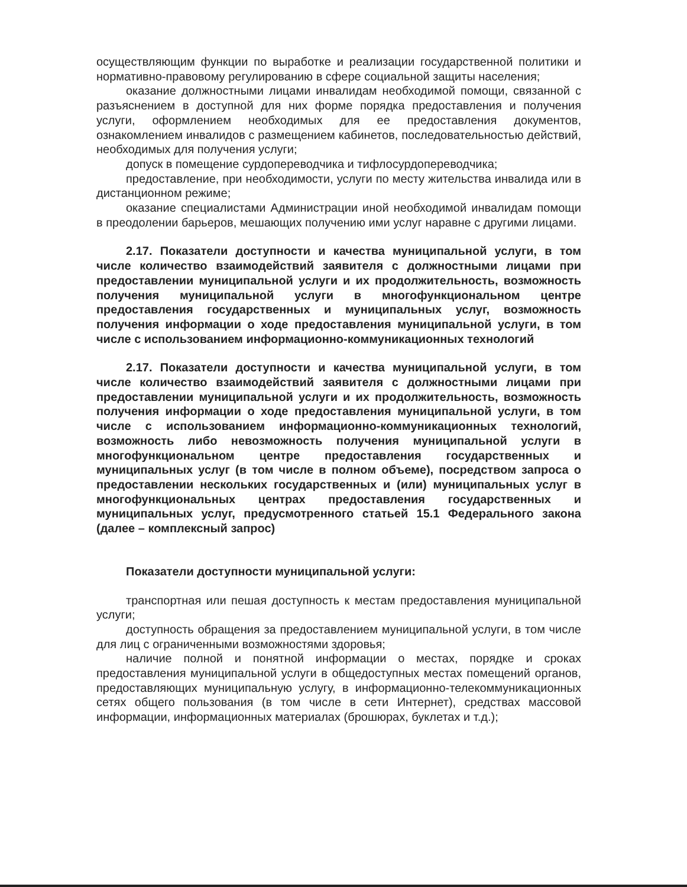осуществляющим функции по выработке и реализации государственной политики и нормативно-правовому регулированию в сфере социальной защиты населения;
оказание должностными лицами инвалидам необходимой помощи, связанной с разъяснением в доступной для них форме порядка предоставления и получения услуги, оформлением необходимых для ее предоставления документов, ознакомлением инвалидов с размещением кабинетов, последовательностью действий, необходимых для получения услуги;
допуск в помещение сурдопереводчика и тифлосурдопереводчика;
предоставление, при необходимости, услуги по месту жительства инвалида или в дистанционном режиме;
оказание специалистами Администрации иной необходимой инвалидам помощи в преодолении барьеров, мешающих получению ими услуг наравне с другими лицами.
2.17. Показатели доступности и качества муниципальной услуги, в том числе количество взаимодействий заявителя с должностными лицами при предоставлении муниципальной услуги и их продолжительность, возможность получения муниципальной услуги в многофункциональном центре предоставления государственных и муниципальных услуг, возможность получения информации о ходе предоставления муниципальной услуги, в том числе с использованием информационно-коммуникационных технологий
2.17. Показатели доступности и качества муниципальной услуги, в том числе количество взаимодействий заявителя с должностными лицами при предоставлении муниципальной услуги и их продолжительность, возможность получения информации о ходе предоставления муниципальной услуги, в том числе с использованием информационно-коммуникационных технологий, возможность либо невозможность получения муниципальной услуги в многофункциональном центре предоставления государственных и муниципальных услуг (в том числе в полном объеме), посредством запроса о предоставлении нескольких государственных и (или) муниципальных услуг в многофункциональных центрах предоставления государственных и муниципальных услуг, предусмотренного статьей 15.1 Федерального закона (далее – комплексный запрос)
Показатели доступности муниципальной услуги:
транспортная или пешая доступность к местам предоставления муниципальной услуги;
доступность обращения за предоставлением муниципальной услуги, в том числе для лиц с ограниченными возможностями здоровья;
наличие полной и понятной информации о местах, порядке и сроках предоставления муниципальной услуги в общедоступных местах помещений органов, предоставляющих муниципальную услугу, в информационно-телекоммуникационных сетях общего пользования (в том числе в сети Интернет), средствах массовой информации, информационных материалах (брошюрах, буклетах и т.д.);